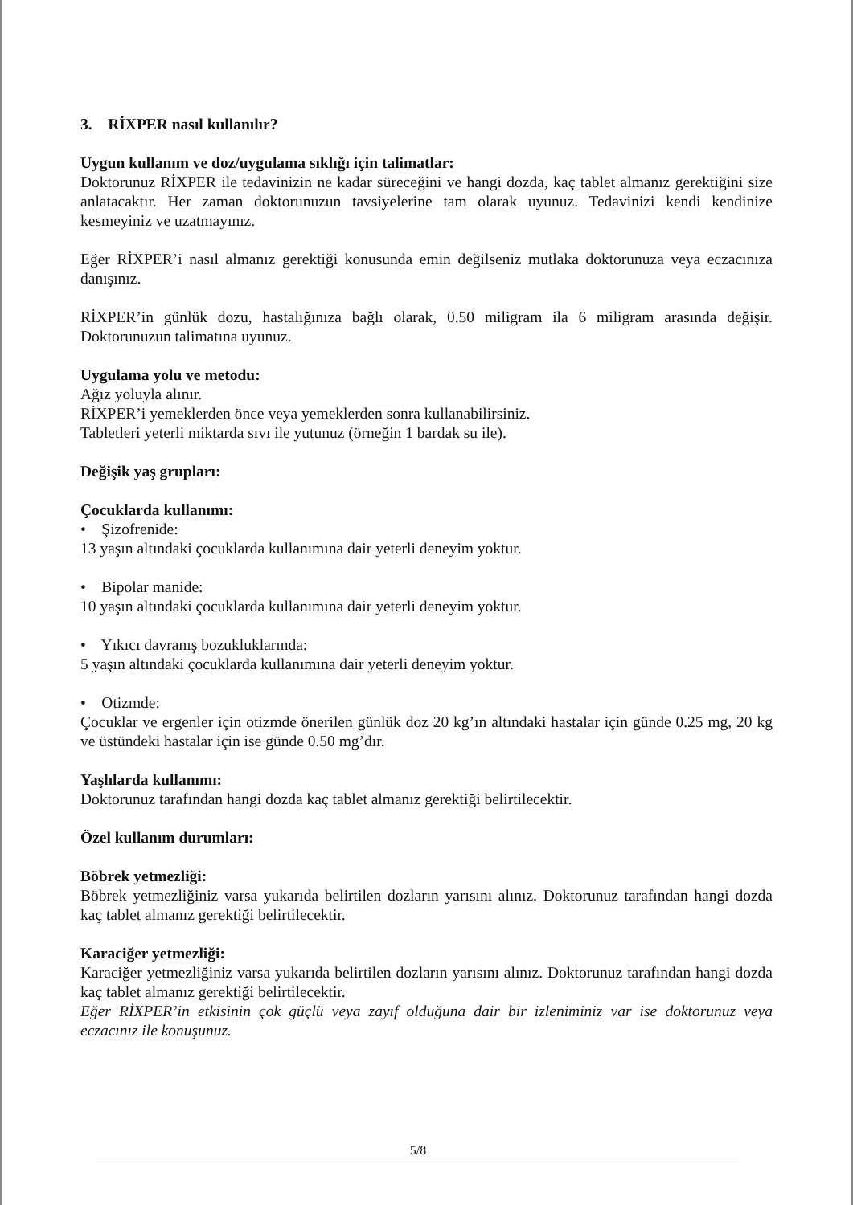3. RİXPER nasıl kullanılır?
Uygun kullanım ve doz/uygulama sıklığı için talimatlar:
Doktorunuz RİXPER ile tedavinizin ne kadar süreceğini ve hangi dozda, kaç tablet almanız gerektiğini size anlatacaktır. Her zaman doktorunuzun tavsiyelerine tam olarak uyunuz. Tedavinizi kendi kendinize kesmeyiniz ve uzatmayınız.
Eğer RİXPER’i nasıl almanız gerektiği konusunda emin değilseniz mutlaka doktorunuza veya eczacınıza danışınız.
RİXPER’in günlük dozu, hastalığınıza bağlı olarak, 0.50 miligram ila 6 miligram arasında değişir. Doktorunuzun talimatına uyunuz.
Uygulama yolu ve metodu:
Ağız yoluyla alınır.
RİXPER’i yemeklerden önce veya yemeklerden sonra kullanabilirsiniz.
Tabletleri yeterli miktarda sıvı ile yutunuz (örneğin 1 bardak su ile).
Değişik yaş grupları:
Çocuklarda kullanımı:
• Şizofrenide:
13 yaşın altındaki çocuklarda kullanımına dair yeterli deneyim yoktur.
• Bipolar manide:
10 yaşın altındaki çocuklarda kullanımına dair yeterli deneyim yoktur.
• Yıkıcı davranış bozukluklarında:
5 yaşın altındaki çocuklarda kullanımına dair yeterli deneyim yoktur.
• Otizmde:
Çocuklar ve ergenler için otizmde önerilen günlük doz 20 kg’ın altındaki hastalar için günde 0.25 mg, 20 kg ve üstündeki hastalar için ise günde 0.50 mg’dır.
Yaşlılarda kullanımı:
Doktorunuz tarafından hangi dozda kaç tablet almanız gerektiği belirtilecektir.
Özel kullanım durumları:
Böbrek yetmezliği:
Böbrek yetmezliğiniz varsa yukarıda belirtilen dozların yarısını alınız. Doktorunuz tarafından hangi dozda kaç tablet almanız gerektiği belirtilecektir.
Karaciğer yetmezliği:
Karaciğer yetmezliğiniz varsa yukarıda belirtilen dozların yarısını alınız. Doktorunuz tarafından hangi dozda kaç tablet almanız gerektiği belirtilecektir.
Eğer RİXPER’in etkisinin çok güçlü veya zayıf olduğuna dair bir izleniminiz var ise doktorunuz veya eczacınız ile konuşunuz.
5/8